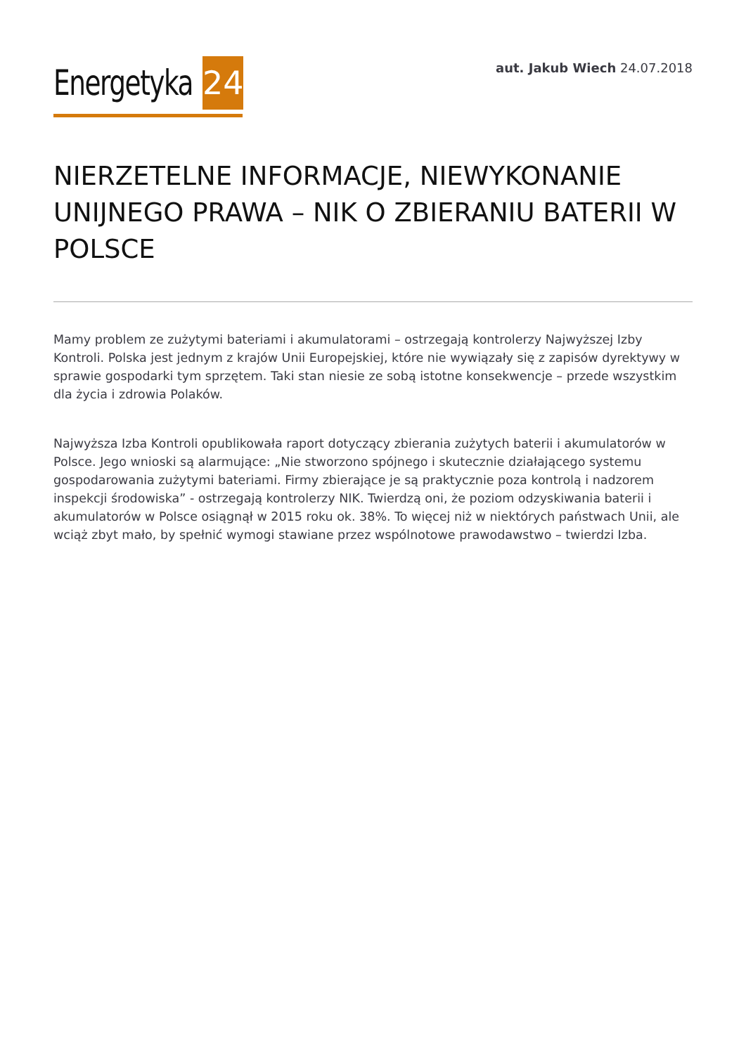Energetyka 24
aut. Jakub Wiech 24.07.2018
NIERZETELNE INFORMACJE, NIEWYKONANIE UNIJNEGO PRAWA – NIK O ZBIERANIU BATERII W POLSCE
Mamy problem ze zużytymi bateriami i akumulatorami – ostrzegają kontrolerzy Najwyższej Izby Kontroli. Polska jest jednym z krajów Unii Europejskiej, które nie wywiązały się z zapisów dyrektywy w sprawie gospodarki tym sprzętem. Taki stan niesie ze sobą istotne konsekwencje – przede wszystkim dla życia i zdrowia Polaków.
Najwyższa Izba Kontroli opublikowała raport dotyczący zbierania zużytych baterii i akumulatorów w Polsce. Jego wnioski są alarmujące: „Nie stworzono spójnego i skutecznie działającego systemu gospodarowania zużytymi bateriami. Firmy zbierające je są praktycznie poza kontrolą i nadzorem inspekcji środowiska” - ostrzegają kontrolerzy NIK. Twierdzą oni, że poziom odzyskiwania baterii i akumulatorów w Polsce osiągnął w 2015 roku ok. 38%. To więcej niż w niektórych państwach Unii, ale wciąż zbyt mało, by spełnić wymogi stawiane przez wspólnotowe prawodawstwo – twierdzi Izba.